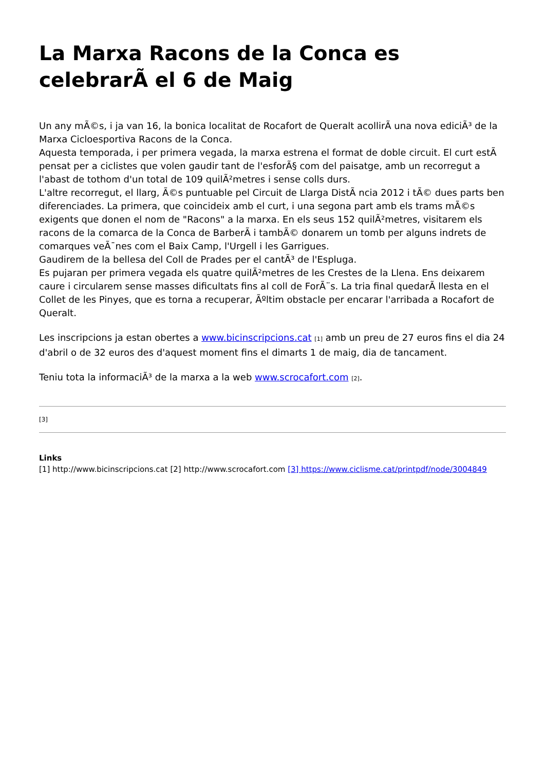La Marxa Racons de la Conca es celebrarÃ el 6 de Maig
Un any mÃ©s, i ja van 16, la bonica localitat de Rocafort de Queralt acollirÃ una nova ediciÃ³ de la Marxa Cicloesportiva Racons de la Conca.
Aquesta temporada, i per primera vegada, la marxa estrena el format de doble circuit. El curt estÃ pensat per a ciclistes que volen gaudir tant de l'esforÃ§ com del paisatge, amb un recorregut a l'abast de tothom d'un total de 109 quilÃ²metres i sense colls durs.
L'altre recorregut, el llarg, Ã©s puntuable pel Circuit de Llarga DistÃ ncia 2012 i tÃ© dues parts ben diferenciades. La primera, que coincideix amb el curt, i una segona part amb els trams mÃ©s exigents que donen el nom de "Racons" a la marxa. En els seus 152 quilÃ²metres, visitarem els racons de la comarca de la Conca de BarberÃ i tambÃ© donarem un tomb per alguns indrets de comarques veÃ¯nes com el Baix Camp, l'Urgell i les Garrigues.
Gaudirem de la bellesa del Coll de Prades per el cantÃ³ de l'Espluga.
Es pujaran per primera vegada els quatre quilÃ²metres de les Crestes de la Llena. Ens deixarem caure i circularem sense masses dificultats fins al coll de ForÃ¨s. La tria final quedarÃ llesta en el Collet de les Pinyes, que es torna a recuperar, Ãºltim obstacle per encarar l'arribada a Rocafort de Queralt.
Les inscripcions ja estan obertes a www.bicinscripcions.cat [1] amb un preu de 27 euros fins el dia 24 d'abril o de 32 euros des d'aquest moment fins el dimarts 1 de maig, dia de tancament.
Teniu tota la informaciÃ³ de la marxa a la web www.scrocafort.com [2].
[3]
Links
[1] http://www.bicinscripcions.cat [2] http://www.scrocafort.com [3] https://www.ciclisme.cat/printpdf/node/3004849